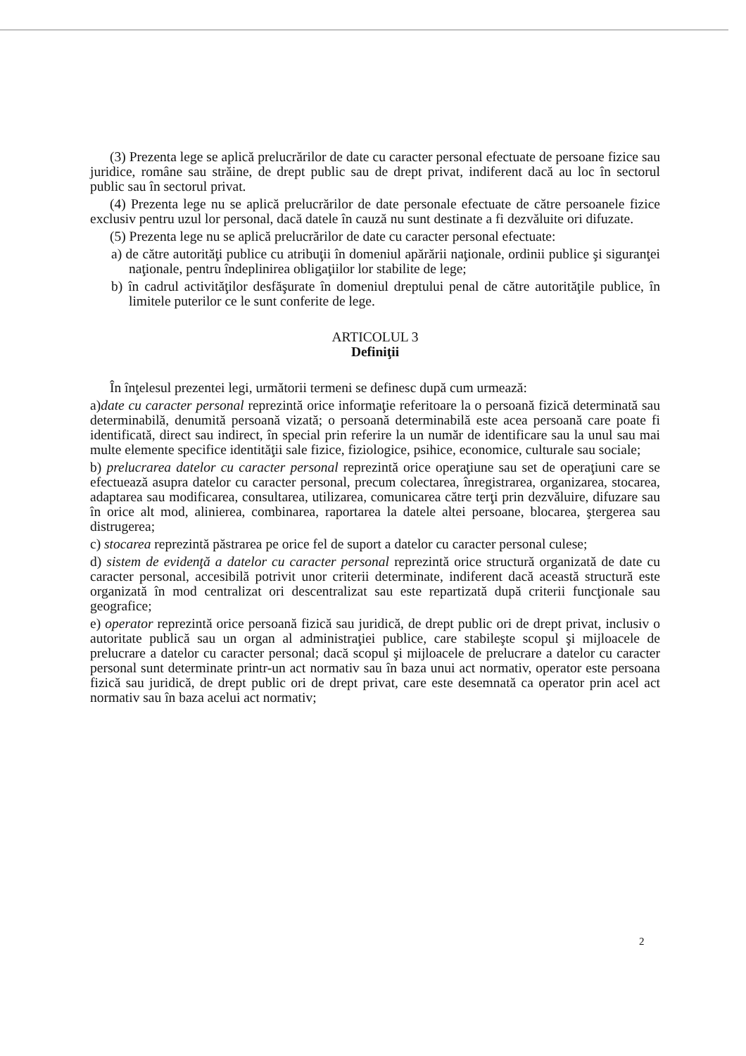(3) Prezenta lege se aplică prelucrărilor de date cu caracter personal efectuate de persoane fizice sau juridice, române sau străine, de drept public sau de drept privat, indiferent dacă au loc în sectorul public sau în sectorul privat.
(4) Prezenta lege nu se aplică prelucrărilor de date personale efectuate de către persoanele fizice exclusiv pentru uzul lor personal, dacă datele în cauză nu sunt destinate a fi dezvăluite ori difuzate.
(5) Prezenta lege nu se aplică prelucrărilor de date cu caracter personal efectuate:
a) de către autorităţi publice cu atribuţii în domeniul apărării naţionale, ordinii publice şi siguranţei naţionale, pentru îndeplinirea obligaţiilor lor stabilite de lege;
b) în cadrul activităţilor desfăşurate în domeniul dreptului penal de către autorităţile publice, în limitele puterilor ce le sunt conferite de lege.
ARTICOLUL 3
Definiţii
În înţelesul prezentei legi, următorii termeni se definesc după cum urmează:
a)date cu caracter personal reprezintă orice informaţie referitoare la o persoană fizică determinată sau determinabilă, denumită persoană vizată; o persoană determinabilă este acea persoană care poate fi identificată, direct sau indirect, în special prin referire la un număr de identificare sau la unul sau mai multe elemente specifice identităţii sale fizice, fiziologice, psihice, economice, culturale sau sociale;
b) prelucrarea datelor cu caracter personal reprezintă orice operaţiune sau set de operaţiuni care se efectuează asupra datelor cu caracter personal, precum colectarea, înregistrarea, organizarea, stocarea, adaptarea sau modificarea, consultarea, utilizarea, comunicarea către terţi prin dezvăluire, difuzare sau în orice alt mod, alinierea, combinarea, raportarea la datele altei persoane, blocarea, ştergerea sau distrugerea;
c) stocarea reprezintă păstrarea pe orice fel de suport a datelor cu caracter personal culese;
d) sistem de evidenţă a datelor cu caracter personal reprezintă orice structură organizată de date cu caracter personal, accesibilă potrivit unor criterii determinate, indiferent dacă această structură este organizată în mod centralizat ori descentralizat sau este repartizată după criterii funcţionale sau geografice;
e) operator reprezintă orice persoană fizică sau juridică, de drept public ori de drept privat, inclusiv o autoritate publică sau un organ al administraţiei publice, care stabileşte scopul şi mijloacele de prelucrare a datelor cu caracter personal; dacă scopul şi mijloacele de prelucrare a datelor cu caracter personal sunt determinate printr-un act normativ sau în baza unui act normativ, operator este persoana fizică sau juridică, de drept public ori de drept privat, care este desemnată ca operator prin acel act normativ sau în baza acelui act normativ;
2